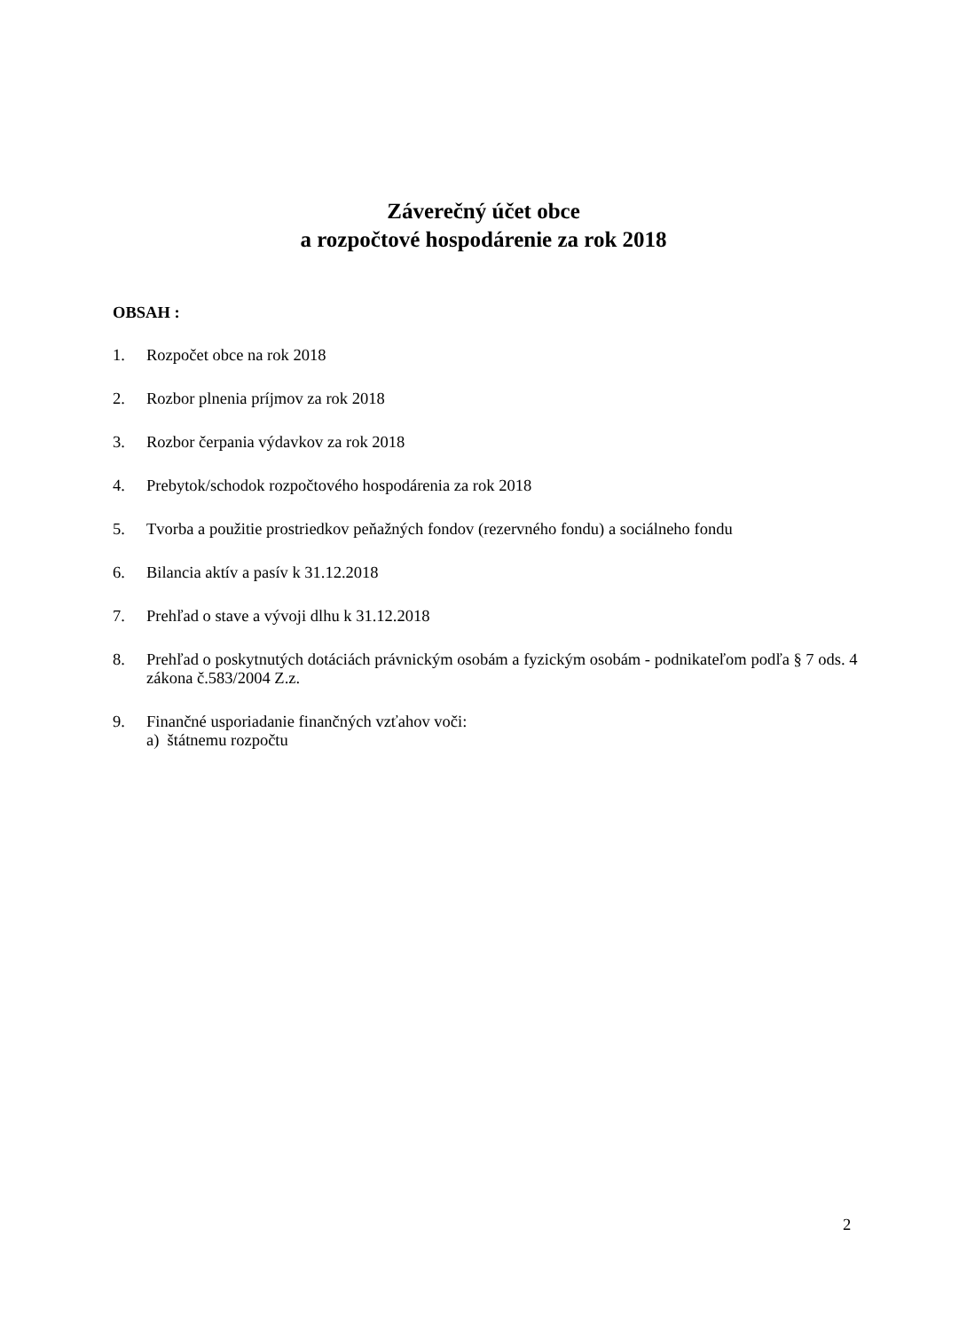Záverečný účet obce
a rozpočtové hospodárenie za rok 2018
OBSAH :
1. Rozpočet obce na rok 2018
2. Rozbor plnenia príjmov za rok 2018
3. Rozbor čerpania výdavkov za rok 2018
4. Prebytok/schodok rozpočtového hospodárenia za rok 2018
5. Tvorba a použitie prostriedkov peňažných fondov (rezervného fondu) a sociálneho fondu
6. Bilancia aktív a pasív k 31.12.2018
7. Prehľad o stave a vývoji dlhu k 31.12.2018
8. Prehľad o poskytnutých dotáciách právnickým osobám a fyzickým osobám - podnikateľom podľa § 7 ods. 4 zákona č.583/2004 Z.z.
9. Finančné usporiadanie finančných vzťahov voči:
a) štátnemu rozpočtu
2